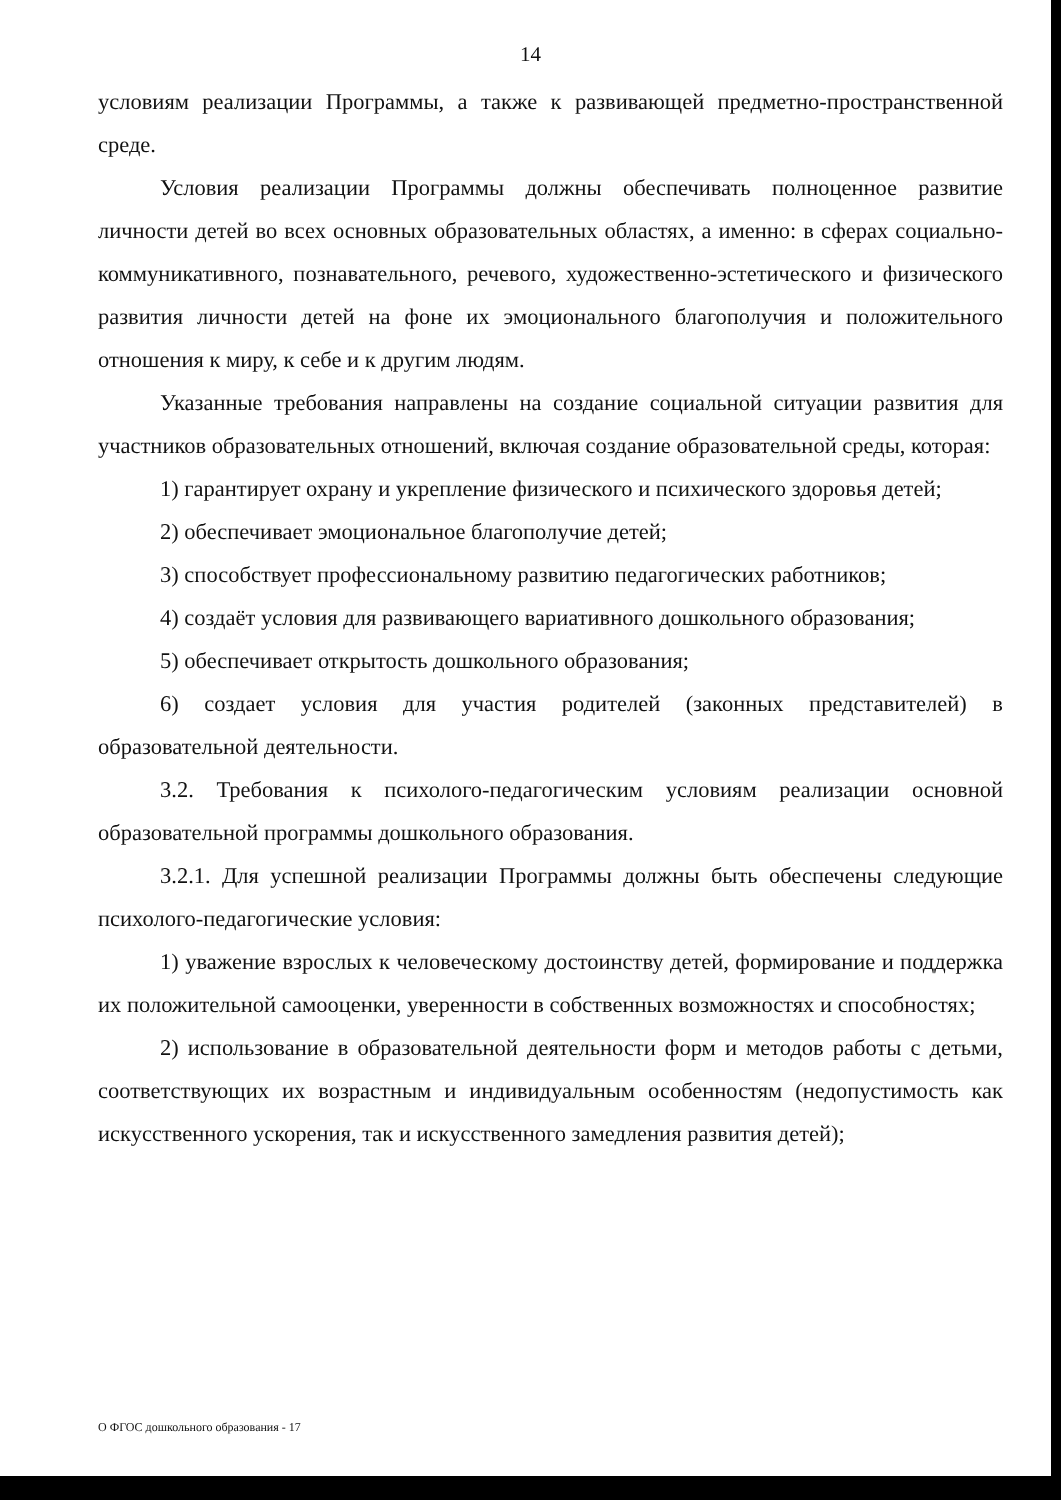14
условиям реализации Программы, а также к развивающей предметно-пространственной среде.
Условия реализации Программы должны обеспечивать полноценное развитие личности детей во всех основных образовательных областях, а именно: в сферах социально-коммуникативного, познавательного, речевого, художественно-эстетического и физического развития личности детей на фоне их эмоционального благополучия и положительного отношения к миру, к себе и к другим людям.
Указанные требования направлены на создание социальной ситуации развития для участников образовательных отношений, включая создание образовательной среды, которая:
1) гарантирует охрану и укрепление физического и психического здоровья детей;
2) обеспечивает эмоциональное благополучие детей;
3) способствует профессиональному развитию педагогических работников;
4) создаёт условия для развивающего вариативного дошкольного образования;
5) обеспечивает открытость дошкольного образования;
6) создает условия для участия родителей (законных представителей) в образовательной деятельности.
3.2. Требования к психолого-педагогическим условиям реализации основной образовательной программы дошкольного образования.
3.2.1. Для успешной реализации Программы должны быть обеспечены следующие психолого-педагогические условия:
1) уважение взрослых к человеческому достоинству детей, формирование и поддержка их положительной самооценки, уверенности в собственных возможностях и способностях;
2) использование в образовательной деятельности форм и методов работы с детьми, соответствующих их возрастным и индивидуальным особенностям (недопустимость как искусственного ускорения, так и искусственного замедления развития детей);
О ФГОС дошкольного образования - 17